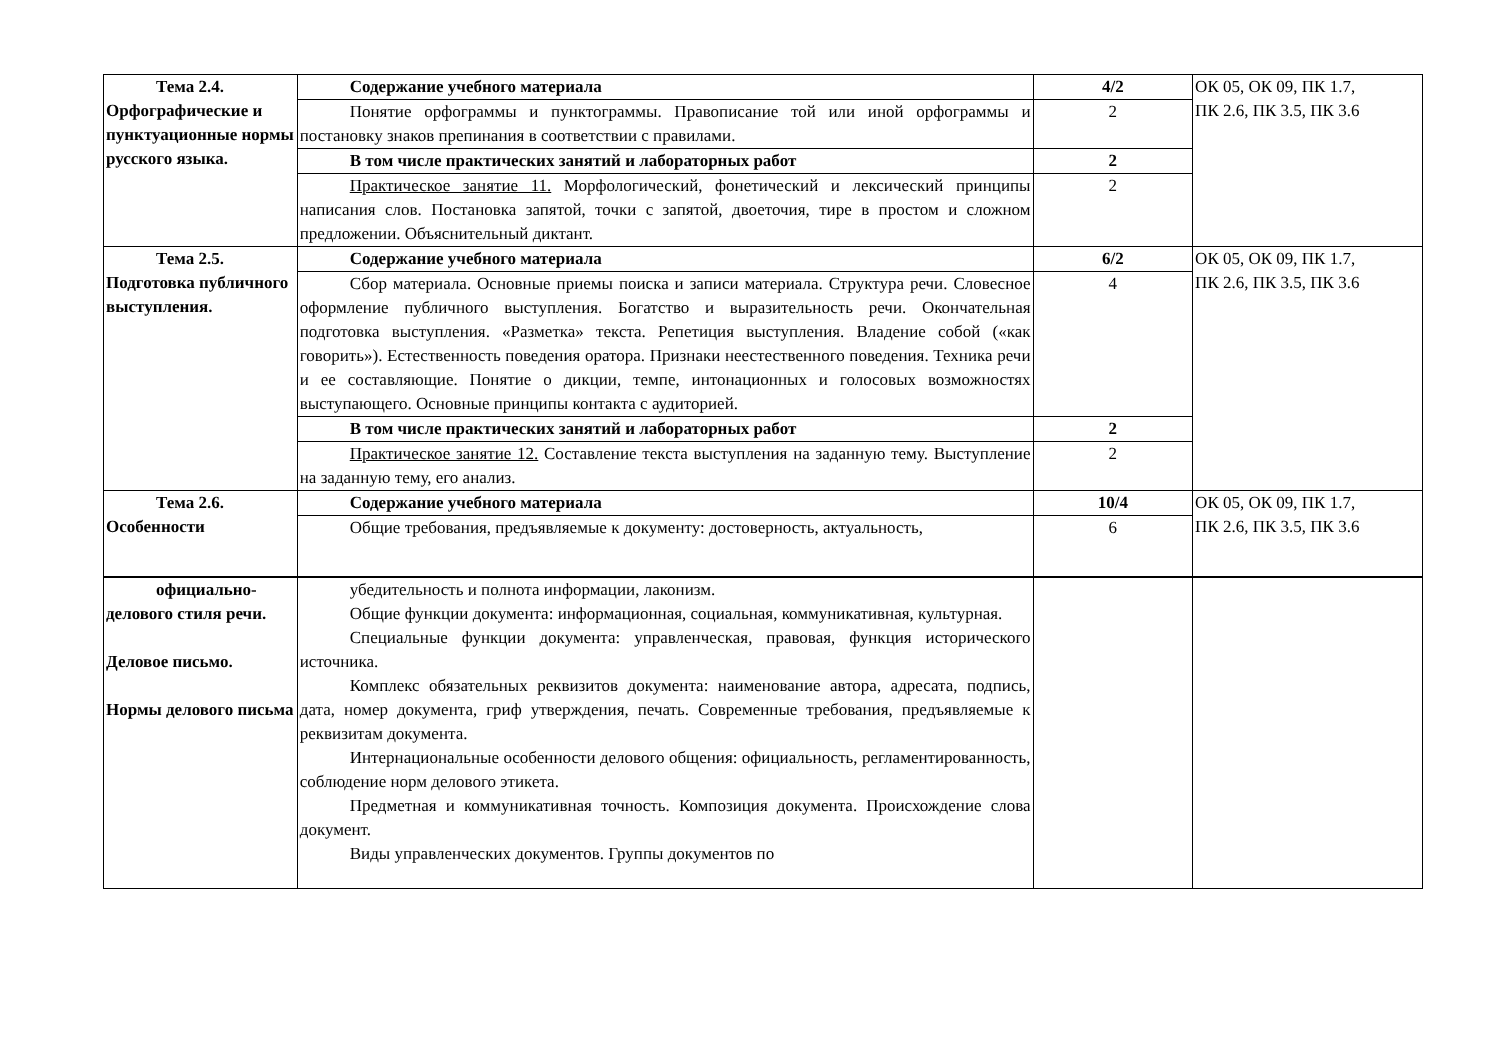| Тема 2.4. Орфографические и пунктуационные нормы русского языка. | Содержание учебного материала | 4/2 | ОК 05, ОК 09, ПК 1.7, ПК 2.6, ПК 3.5, ПК 3.6 |
| | Понятие орфограммы и пунктограммы. Правописание той или иной орфограммы и постановку знаков препинания в соответствии с правилами. | 2 | |
| | В том числе практических занятий и лабораторных работ | 2 | |
| | Практическое занятие 11. Морфологический, фонетический и лексический принципы написания слов. Постановка запятой, точки с запятой, двоеточия, тире в простом и сложном предложении. Объяснительный диктант. | 2 | |
| Тема 2.5. Подготовка публичного выступления. | Содержание учебного материала | 6/2 | ОК 05, ОК 09, ПК 1.7, ПК 2.6, ПК 3.5, ПК 3.6 |
| | Сбор материала. Основные приемы поиска и записи материала. Структура речи. Словесное оформление публичного выступления. Богатство и выразительность речи. Окончательная подготовка выступления. «Разметка» текста. Репетиция выступления. Владение собой («как говорить»). Естественность поведения оратора. Признаки неестественного поведения. Техника речи и ее составляющие. Понятие о дикции, темпе, интонационных и голосовых возможностях выступающего. Основные принципы контакта с аудиторией. | 4 | |
| | В том числе практических занятий и лабораторных работ | 2 | |
| | Практическое занятие 12. Составление текста выступления на заданную тему. Выступление на заданную тему, его анализ. | 2 | |
| Тема 2.6. Особенности | Содержание учебного материала | 10/4 | ОК 05, ОК 09, ПК 1.7, ПК 2.6, ПК 3.5, ПК 3.6 |
| | Общие требования, предъявляемые к документу: достоверность, актуальность, | 6 | |
| официально- делового стиля речи. Деловое письмо. Нормы делового письма | убедительность и полнота информации, лаконизм. Общие функции документа: информационная, социальная, коммуникативная, культурная. Специальные функции документа: управленческая, правовая, функция исторического источника. Комплекс обязательных реквизитов документа: наименование автора, адресата, подпись, дата, номер документа, гриф утверждения, печать. Современные требования, предъявляемые к реквизитам документа. Интернациональные особенности делового общения: официальность, регламентированность, соблюдение норм делового этикета. Предметная и коммуникативная точность. Композиция документа. Происхождение слова документ. Виды управленческих документов. Группы документов по | | |